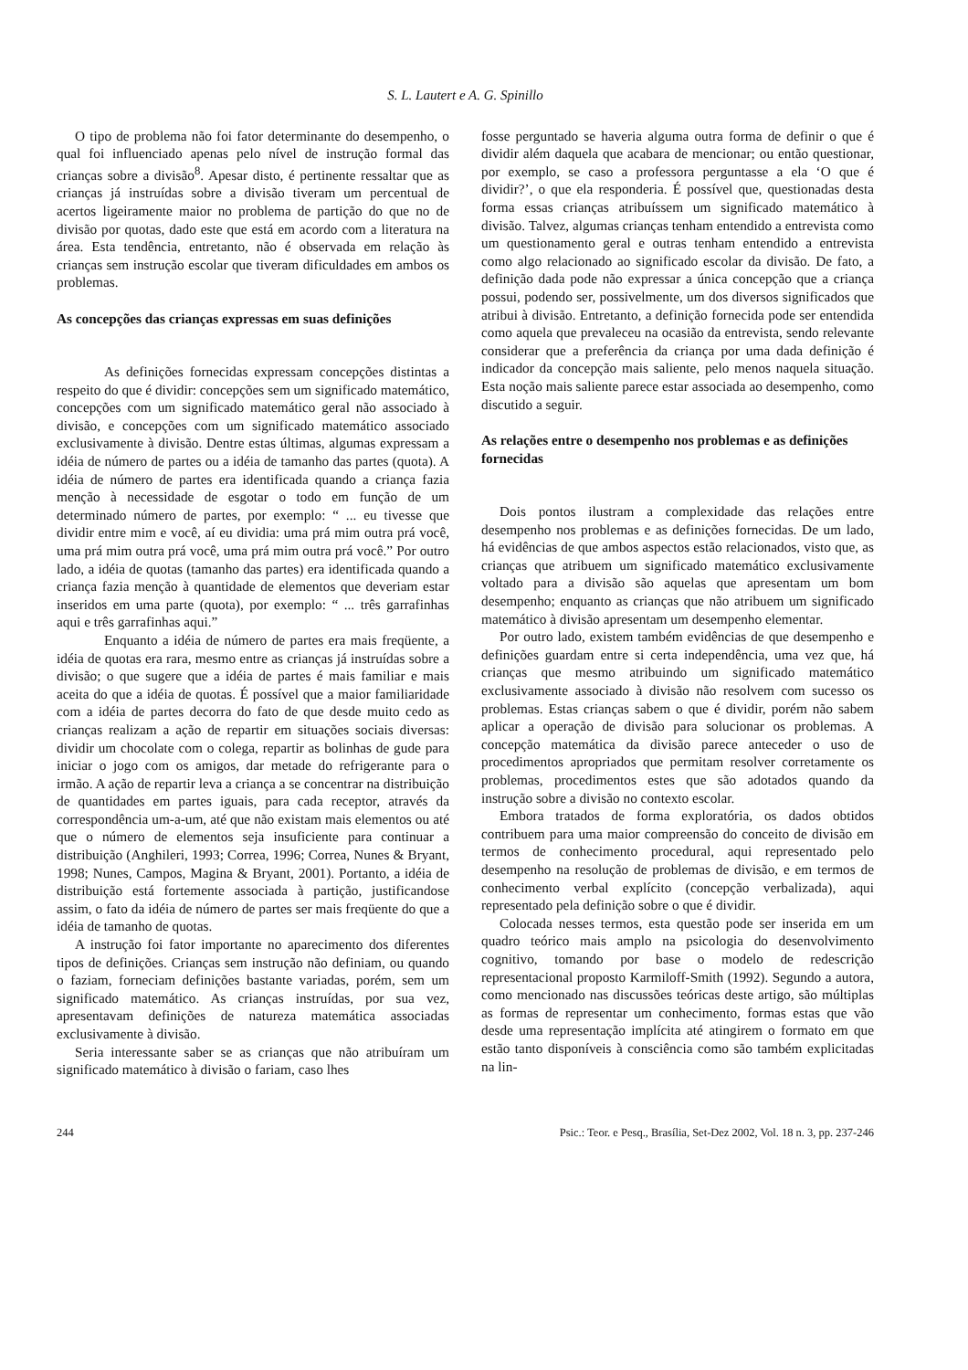S. L. Lautert e A. G. Spinillo
O tipo de problema não foi fator determinante do desempenho, o qual foi influenciado apenas pelo nível de instrução formal das crianças sobre a divisão<sup>8</sup>. Apesar disto, é pertinente ressaltar que as crianças já instruídas sobre a divisão tiveram um percentual de acertos ligeiramente maior no problema de partição do que no de divisão por quotas, dado este que está em acordo com a literatura na área. Esta tendência, entretanto, não é observada em relação às crianças sem instrução escolar que tiveram dificuldades em ambos os problemas.
As concepções das crianças expressas em suas definições
As definições fornecidas expressam concepções distintas a respeito do que é dividir: concepções sem um significado matemático, concepções com um significado matemático geral não associado à divisão, e concepções com um significado matemático associado exclusivamente à divisão. Dentre estas últimas, algumas expressam a idéia de número de partes ou a idéia de tamanho das partes (quota). A idéia de número de partes era identificada quando a criança fazia menção à necessidade de esgotar o todo em função de um determinado número de partes, por exemplo: “ ... eu tivesse que dividir entre mim e você, aí eu dividia: uma prá mim outra prá você, uma prá mim outra prá você, uma prá mim outra prá você.” Por outro lado, a idéia de quotas (tamanho das partes) era identificada quando a criança fazia menção à quantidade de elementos que deveriam estar inseridos em uma parte (quota), por exemplo: “ ... três garrafinhas aqui e três garrafinhas aqui.”
Enquanto a idéia de número de partes era mais freqüente, a idéia de quotas era rara, mesmo entre as crianças já instruídas sobre a divisão; o que sugere que a idéia de partes é mais familiar e mais aceita do que a idéia de quotas. É possível que a maior familiaridade com a idéia de partes decorra do fato de que desde muito cedo as crianças realizam a ação de repartir em situações sociais diversas: dividir um chocolate com o colega, repartir as bolinhas de gude para iniciar o jogo com os amigos, dar metade do refrigerante para o irmão. A ação de repartir leva a criança a se concentrar na distribuição de quantidades em partes iguais, para cada receptor, através da correspondência um-a-um, até que não existam mais elementos ou até que o número de elementos seja insuficiente para continuar a distribuição (Anghileri, 1993; Correa, 1996; Correa, Nunes & Bryant, 1998; Nunes, Campos, Magina & Bryant, 2001). Portanto, a idéia de distribuição está fortemente associada à partição, justificandose assim, o fato da idéia de número de partes ser mais freqüente do que a idéia de tamanho de quotas.
A instrução foi fator importante no aparecimento dos diferentes tipos de definições. Crianças sem instrução não definiam, ou quando o faziam, forneciam definições bastante variadas, porém, sem um significado matemático. As crianças instruídas, por sua vez, apresentavam definições de natureza matemática associadas exclusivamente à divisão.
Seria interessante saber se as crianças que não atribuíram um significado matemático à divisão o fariam, caso lhes
fosse perguntado se haveria alguma outra forma de definir o que é dividir além daquela que acabara de mencionar; ou então questionar, por exemplo, se caso a professora perguntasse a ela ‘O que é dividir?’, o que ela responderia. É possível que, questionadas desta forma essas crianças atribuíssem um significado matemático à divisão. Talvez, algumas crianças tenham entendido a entrevista como um questionamento geral e outras tenham entendido a entrevista como algo relacionado ao significado escolar da divisão. De fato, a definição dada pode não expressar a única concepção que a criança possui, podendo ser, possivelmente, um dos diversos significados que atribui à divisão. Entretanto, a definição fornecida pode ser entendida como aquela que prevaleceu na ocasião da entrevista, sendo relevante considerar que a preferência da criança por uma dada definição é indicador da concepção mais saliente, pelo menos naquela situação. Esta noção mais saliente parece estar associada ao desempenho, como discutido a seguir.
As relações entre o desempenho nos problemas e as definições fornecidas
Dois pontos ilustram a complexidade das relações entre desempenho nos problemas e as definições fornecidas. De um lado, há evidências de que ambos aspectos estão relacionados, visto que, as crianças que atribuem um significado matemático exclusivamente voltado para a divisão são aquelas que apresentam um bom desempenho; enquanto as crianças que não atribuem um significado matemático à divisão apresentam um desempenho elementar.
Por outro lado, existem também evidências de que desempenho e definições guardam entre si certa independência, uma vez que, há crianças que mesmo atribuindo um significado matemático exclusivamente associado à divisão não resolvem com sucesso os problemas. Estas crianças sabem o que é dividir, porém não sabem aplicar a operação de divisão para solucionar os problemas. A concepção matemática da divisão parece anteceder o uso de procedimentos apropriados que permitam resolver corretamente os problemas, procedimentos estes que são adotados quando da instrução sobre a divisão no contexto escolar.
Embora tratados de forma exploratória, os dados obtidos contribuem para uma maior compreensão do conceito de divisão em termos de conhecimento procedural, aqui representado pelo desempenho na resolução de problemas de divisão, e em termos de conhecimento verbal explícito (concepção verbalizada), aqui representado pela definição sobre o que é dividir.
Colocada nesses termos, esta questão pode ser inserida em um quadro teórico mais amplo na psicologia do desenvolvimento cognitivo, tomando por base o modelo de redescrição representacional proposto Karmiloff-Smith (1992). Segundo a autora, como mencionado nas discussões teóricas deste artigo, são múltiplas as formas de representar um conhecimento, formas estas que vão desde uma representação implícita até atingirem o formato em que estão tanto disponíveis à consciência como são também explicitadas na lin-
244 Psic.: Teor. e Pesq., Brasília, Set-Dez 2002, Vol. 18 n. 3, pp. 237-246